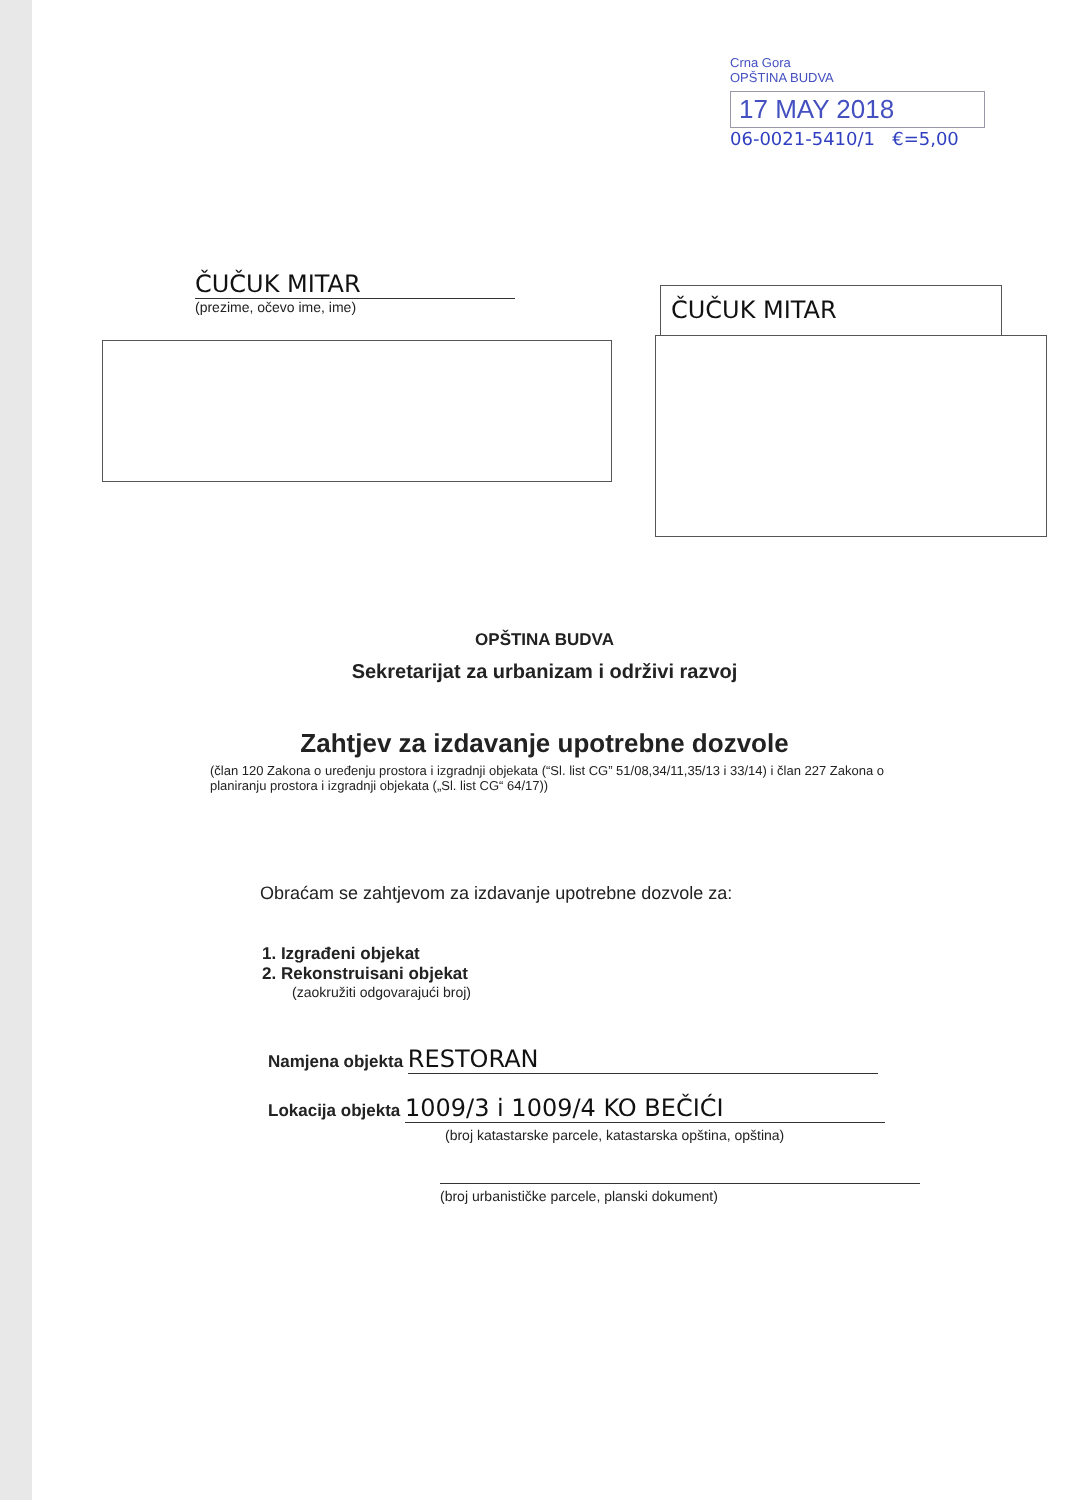Crna Gora
OPŠTINA BUDVA
17 MAY 2018
06-0021-5410/1 €=5,00
ČUČUK MITAR
(prezime, očevo ime, ime)
ČUČUK MITAR
OPŠTINA BUDVA
Sekretarijat za urbanizam i održivi razvoj
Zahtjev za izdavanje upotrebne dozvole
(član 120 Zakona o uređenju prostora i izgradnji objekata (“Sl. list CG” 51/08,34/11,35/13 i 33/14) i član 227 Zakona o planiranju prostora i izgradnji objekata („Sl. list CG“ 64/17))
Obraćam se zahtjevom za izdavanje upotrebne dozvole za:
1. Izgrađeni objekat
2. Rekonstruisani objekat
(zaokružiti odgovarajući broj)
Namjena objekta RESTORAN
Lokacija objekta 1009/3 i 1009/4 KO BEČIĆI
(broj katastarske parcele, katastarska opština, opština)
(broj urbanističke parcele, planski dokument)